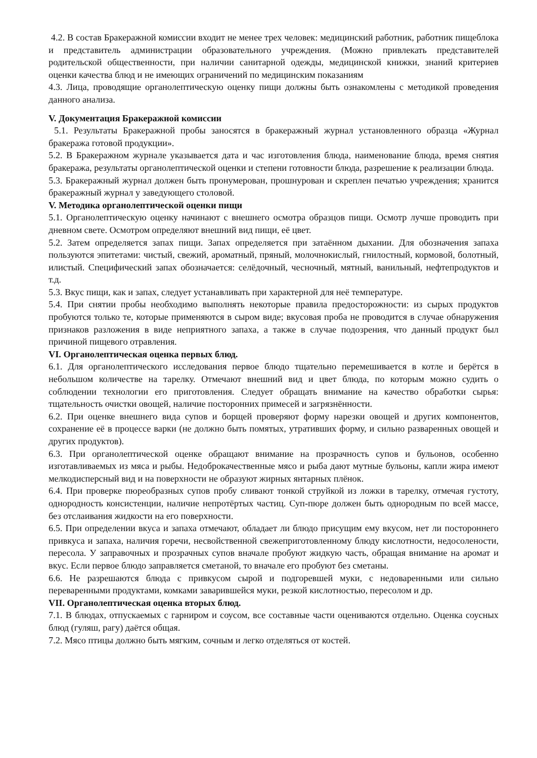4.2. В состав Бракеражной комиссии входит не менее трех человек: медицинский работник, работник пищеблока и представитель администрации образовательного учреждения. (Можно привлекать представителей родительской общественности, при наличии санитарной одежды, медицинской книжки, знаний критериев оценки качества блюд и не имеющих ограничений по медицинским показаниям
4.3. Лица, проводящие органолептическую оценку пищи должны быть ознакомлены с методикой проведения данного анализа.
V. Документация Бракеражной комиссии
5.1. Результаты Бракеражной пробы заносятся в бракеражный журнал установленного образца «Журнал бракеража готовой продукции».
5.2. В Бракеражном журнале указывается дата и час изготовления блюда, наименование блюда, время снятия бракеража, результаты органолептической оценки и степени готовности блюда, разрешение к реализации блюда.
5.3. Бракеражный журнал должен быть пронумерован, прошнурован и скреплен печатью учреждения; хранится бракеражный журнал у заведующего столовой.
V. Методика органолептической оценки пищи
5.1. Органолептическую оценку начинают с внешнего осмотра образцов пищи. Осмотр лучше проводить при дневном свете. Осмотром определяют внешний вид пищи, её цвет.
5.2. Затем определяется запах пищи. Запах определяется при затаённом дыхании. Для обозначения запаха пользуются эпитетами: чистый, свежий, ароматный, пряный, молочнокислый, гнилостный, кормовой, болотный, илистый. Специфический запах обозначается: селёдочный, чесночный, мятный, ванильный, нефтепродуктов и т.д.
5.3. Вкус пищи, как и запах, следует устанавливать при характерной для неё температуре.
5.4. При снятии пробы необходимо выполнять некоторые правила предосторожности: из сырых продуктов пробуются только те, которые применяются в сыром виде; вкусовая проба не проводится в случае обнаружения признаков разложения в виде неприятного запаха, а также в случае подозрения, что данный продукт был причиной пищевого отравления.
VI. Органолептическая оценка первых блюд.
6.1. Для органолептического исследования первое блюдо тщательно перемешивается в котле и берётся в небольшом количестве на тарелку. Отмечают внешний вид и цвет блюда, по которым можно судить о соблюдении технологии его приготовления. Следует обращать внимание на качество обработки сырья: тщательность очистки овощей, наличие посторонних примесей и загрязнённости.
6.2. При оценке внешнего вида супов и борщей проверяют форму нарезки овощей и других компонентов, сохранение её в процессе варки (не должно быть помятых, утративших форму, и сильно разваренных овощей и других продуктов).
6.3. При органолептической оценке обращают внимание на прозрачность супов и бульонов, особенно изготавливаемых из мяса и рыбы. Недоброкачественные мясо и рыба дают мутные бульоны, капли жира имеют мелкодисперсный вид и на поверхности не образуют жирных янтарных плёнок.
6.4. При проверке пюреобразных супов пробу сливают тонкой струйкой из ложки в тарелку, отмечая густоту, однородность консистенции, наличие непротёртых частиц. Суп-пюре должен быть однородным по всей массе, без отслаивания жидкости на его поверхности.
6.5. При определении вкуса и запаха отмечают, обладает ли блюдо присущим ему вкусом, нет ли постороннего привкуса и запаха, наличия горечи, несвойственной свежеприготовленному блюду кислотности, недосолености, пересола. У заправочных и прозрачных супов вначале пробуют жидкую часть, обращая внимание на аромат и вкус. Если первое блюдо заправляется сметаной, то вначале его пробуют без сметаны.
6.6. Не разрешаются блюда с привкусом сырой и подгоревшей муки, с недоваренными или сильно переваренными продуктами, комками заварившейся муки, резкой кислотностью, пересолом и др.
VII. Органолептическая оценка вторых блюд.
7.1. В блюдах, отпускаемых с гарниром и соусом, все составные части оцениваются отдельно. Оценка соусных блюд (гуляш, рагу) даётся общая.
7.2. Мясо птицы должно быть мягким, сочным и легко отделяться от костей.